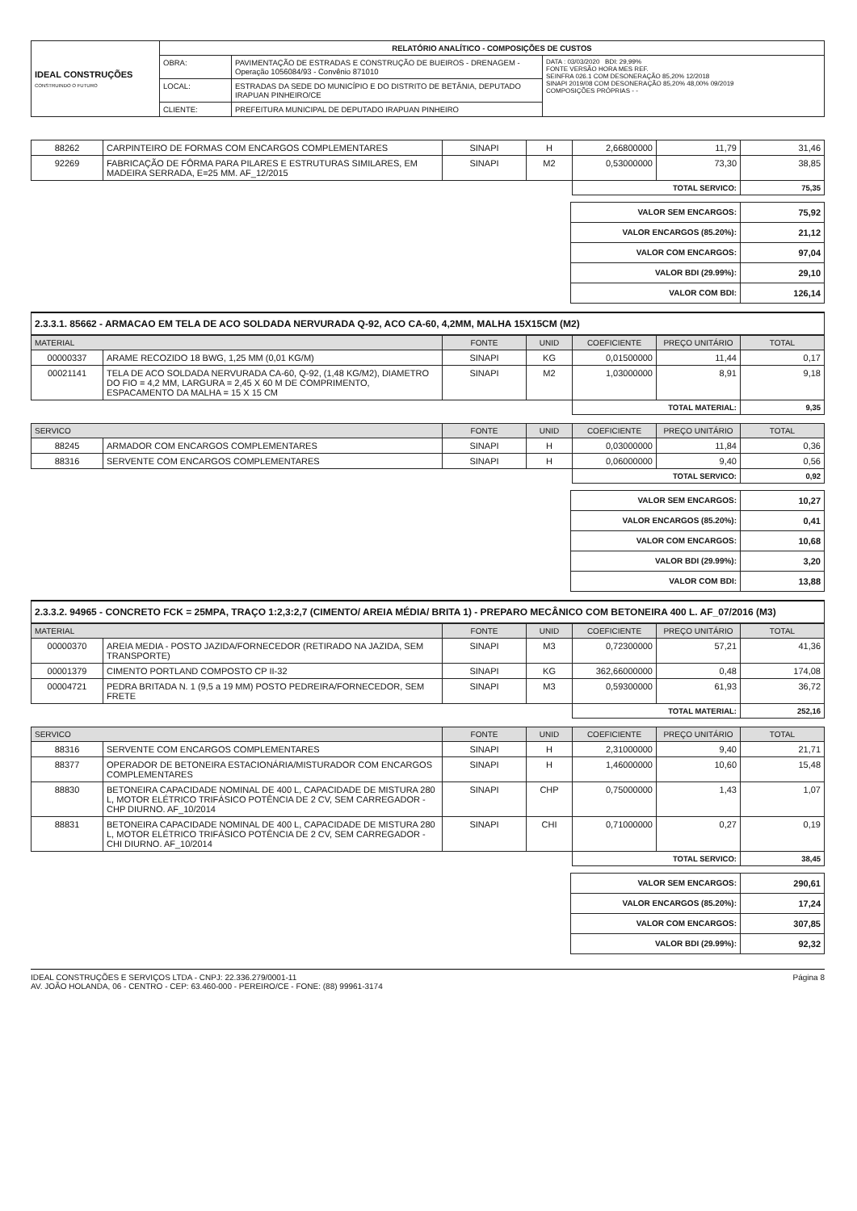| IDEAL CONSTRUÇÕES CONSTRUINDO O FUTURO | RELATÓRIO ANALÍTICO - COMPOSIÇÕES DE CUSTOS | | |
| | OBRA: | PAVIMENTAÇÃO DE ESTRADAS E CONSTRUÇÃO DE BUEIROS - DRENAGEM - Operação 1056084/93 - Convênio 871010 | DATA : 03/03/2020 BDI: 29,99% FONTE VERSÃO HORA MES REF. SEINFRA 026.1 COM DESONERAÇÃO 85,20% 12/2018 SINAPI 2019/08 COM DESONERAÇÃO 85,20% 48,00% 09/2019 COMPOSIÇÕES PRÓPRIAS - - |
| | LOCAL: | ESTRADAS DA SEDE DO MUNICÍPIO E DO DISTRITO DE BETÂNIA, DEPUTADO IRAPUAN PINHEIRO/CE | |
| | CLIENTE: | PREFEITURA MUNICIPAL DE DEPUTADO IRAPUAN PINHEIRO | |
| 88262 | CARPINTEIRO DE FORMAS COM ENCARGOS COMPLEMENTARES | SINAPI | H | 2,66800000 | 11,79 | 31,46 |
| 92269 | FABRICAÇÃO DE FÔRMA PARA PILARES E ESTRUTURAS SIMILARES, EM MADEIRA SERRADA, E=25 MM. AF_12/2015 | SINAPI | M2 | 0,53000000 | 73,30 | 38,85 |
| | | | | TOTAL SERVICO: | | 75,35 |
| VALOR SEM ENCARGOS: | 75,92 |
| VALOR ENCARGOS (85.20%): | 21,12 |
| VALOR COM ENCARGOS: | 97,04 |
| VALOR BDI (29.99%): | 29,10 |
| VALOR COM BDI: | 126,14 |
2.3.3.1. 85662 - ARMACAO EM TELA DE ACO SOLDADA NERVURADA Q-92, ACO CA-60, 4,2MM, MALHA 15X15CM (M2)
| MATERIAL | | FONTE | UNID | COEFICIENTE | PREÇO UNITÁRIO | TOTAL |
| --- | --- | --- | --- | --- | --- | --- |
| 00000337 | ARAME RECOZIDO 18 BWG, 1,25 MM (0,01 KG/M) | SINAPI | KG | 0,01500000 | 11,44 | 0,17 |
| 00021141 | TELA DE ACO SOLDADA NERVURADA CA-60, Q-92, (1,48 KG/M2), DIAMETRO DO FIO = 4,2 MM, LARGURA = 2,45 X 60 M DE COMPRIMENTO, ESPACAMENTO DA MALHA = 15 X 15 CM | SINAPI | M2 | 1,03000000 | 8,91 | 9,18 |
| | | | | TOTAL MATERIAL: | | 9,35 |
| SERVICO | | FONTE | UNID | COEFICIENTE | PREÇO UNITÁRIO | TOTAL |
| --- | --- | --- | --- | --- | --- | --- |
| 88245 | ARMADOR COM ENCARGOS COMPLEMENTARES | SINAPI | H | 0,03000000 | 11,84 | 0,36 |
| 88316 | SERVENTE COM ENCARGOS COMPLEMENTARES | SINAPI | H | 0,06000000 | 9,40 | 0,56 |
| | | | | TOTAL SERVICO: | | 0,92 |
| VALOR SEM ENCARGOS: | 10,27 |
| VALOR ENCARGOS (85.20%): | 0,41 |
| VALOR COM ENCARGOS: | 10,68 |
| VALOR BDI (29.99%): | 3,20 |
| VALOR COM BDI: | 13,88 |
2.3.3.2. 94965 - CONCRETO FCK = 25MPA, TRAÇO 1:2,3:2,7 (CIMENTO/ AREIA MÉDIA/ BRITA 1) - PREPARO MECÂNICO COM BETONEIRA 400 L. AF_07/2016 (M3)
| MATERIAL | | FONTE | UNID | COEFICIENTE | PREÇO UNITÁRIO | TOTAL |
| --- | --- | --- | --- | --- | --- | --- |
| 00000370 | AREIA MEDIA - POSTO JAZIDA/FORNECEDOR (RETIRADO NA JAZIDA, SEM TRANSPORTE) | SINAPI | M3 | 0,72300000 | 57,21 | 41,36 |
| 00001379 | CIMENTO PORTLAND COMPOSTO CP II-32 | SINAPI | KG | 362,66000000 | 0,48 | 174,08 |
| 00004721 | PEDRA BRITADA N. 1 (9,5 a 19 MM) POSTO PEDREIRA/FORNECEDOR, SEM FRETE | SINAPI | M3 | 0,59300000 | 61,93 | 36,72 |
| | | | | TOTAL MATERIAL: | | 252,16 |
| SERVICO | | FONTE | UNID | COEFICIENTE | PREÇO UNITÁRIO | TOTAL |
| --- | --- | --- | --- | --- | --- | --- |
| 88316 | SERVENTE COM ENCARGOS COMPLEMENTARES | SINAPI | H | 2,31000000 | 9,40 | 21,71 |
| 88377 | OPERADOR DE BETONEIRA ESTACIONÁRIA/MISTURADOR COM ENCARGOS COMPLEMENTARES | SINAPI | H | 1,46000000 | 10,60 | 15,48 |
| 88830 | BETONEIRA CAPACIDADE NOMINAL DE 400 L, CAPACIDADE DE MISTURA 280 L, MOTOR ELÉTRICO TRIFÁSICO POTÊNCIA DE 2 CV, SEM CARREGADOR - CHP DIURNO. AF_10/2014 | SINAPI | CHP | 0,75000000 | 1,43 | 1,07 |
| 88831 | BETONEIRA CAPACIDADE NOMINAL DE 400 L, CAPACIDADE DE MISTURA 280 L, MOTOR ELÉTRICO TRIFÁSICO POTÊNCIA DE 2 CV, SEM CARREGADOR - CHI DIURNO. AF_10/2014 | SINAPI | CHI | 0,71000000 | 0,27 | 0,19 |
| | | | | TOTAL SERVICO: | | 38,45 |
| VALOR SEM ENCARGOS: | 290,61 |
| VALOR ENCARGOS (85.20%): | 17,24 |
| VALOR COM ENCARGOS: | 307,85 |
| VALOR BDI (29.99%): | 92,32 |
IDEAL CONSTRUÇÕES E SERVIÇOS LTDA - CNPJ: 22.336.279/0001-11
AV. JOÃO HOLANDA, 06 - CENTRO - CEP: 63.460-000 - PEREIRO/CE - FONE: (88) 99961-3174
Página 8